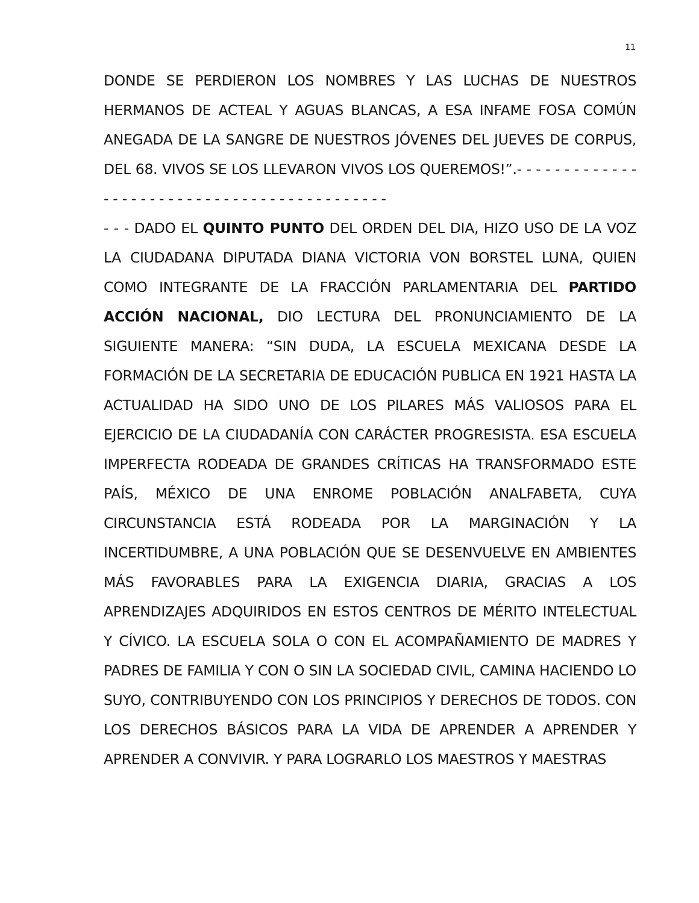11
DONDE SE PERDIERON LOS NOMBRES Y LAS LUCHAS DE NUESTROS HERMANOS DE ACTEAL Y AGUAS BLANCAS, A ESA INFAME FOSA COMÚN ANEGADA DE LA SANGRE DE NUESTROS JÓVENES DEL JUEVES DE CORPUS, DEL 68. VIVOS SE LOS LLEVARON VIVOS LOS QUEREMOS!”.- - - - - - - - - - - - - - - - - - - - - - - - - - - - - - - - - - - - - - - - - - - -
- - - DADO EL QUINTO PUNTO DEL ORDEN DEL DIA, HIZO USO DE LA VOZ LA CIUDADANA DIPUTADA DIANA VICTORIA VON BORSTEL LUNA, QUIEN COMO INTEGRANTE DE LA FRACCIÓN PARLAMENTARIA DEL PARTIDO ACCIÓN NACIONAL, DIO LECTURA DEL PRONUNCIAMIENTO DE LA SIGUIENTE MANERA: “SIN DUDA, LA ESCUELA MEXICANA DESDE LA FORMACIÓN DE LA SECRETARIA DE EDUCACIÓN PUBLICA EN 1921 HASTA LA ACTUALIDAD HA SIDO UNO DE LOS PILARES MÁS VALIOSOS PARA EL EJERCICIO DE LA CIUDADANÍA CON CARÁCTER PROGRESISTA. ESA ESCUELA IMPERFECTA RODEADA DE GRANDES CRÍTICAS HA TRANSFORMADO ESTE PAÍS, MÉXICO DE UNA ENROME POBLACIÓN ANALFABETA, CUYA CIRCUNSTANCIA ESTÁ RODEADA POR LA MARGINACIÓN Y LA INCERTIDUMBRE, A UNA POBLACIÓN QUE SE DESENVUELVE EN AMBIENTES MÁS FAVORABLES PARA LA EXIGENCIA DIARIA, GRACIAS A LOS APRENDIZAJES ADQUIRIDOS EN ESTOS CENTROS DE MÉRITO INTELECTUAL Y CÍVICO. LA ESCUELA SOLA O CON EL ACOMPAÑAMIENTO DE MADRES Y PADRES DE FAMILIA Y CON O SIN LA SOCIEDAD CIVIL, CAMINA HACIENDO LO SUYO, CONTRIBUYENDO CON LOS PRINCIPIOS Y DERECHOS DE TODOS. CON LOS DERECHOS BÁSICOS PARA LA VIDA DE APRENDER A APRENDER Y APRENDER A CONVIVIR. Y PARA LOGRARLO LOS MAESTROS Y MAESTRAS